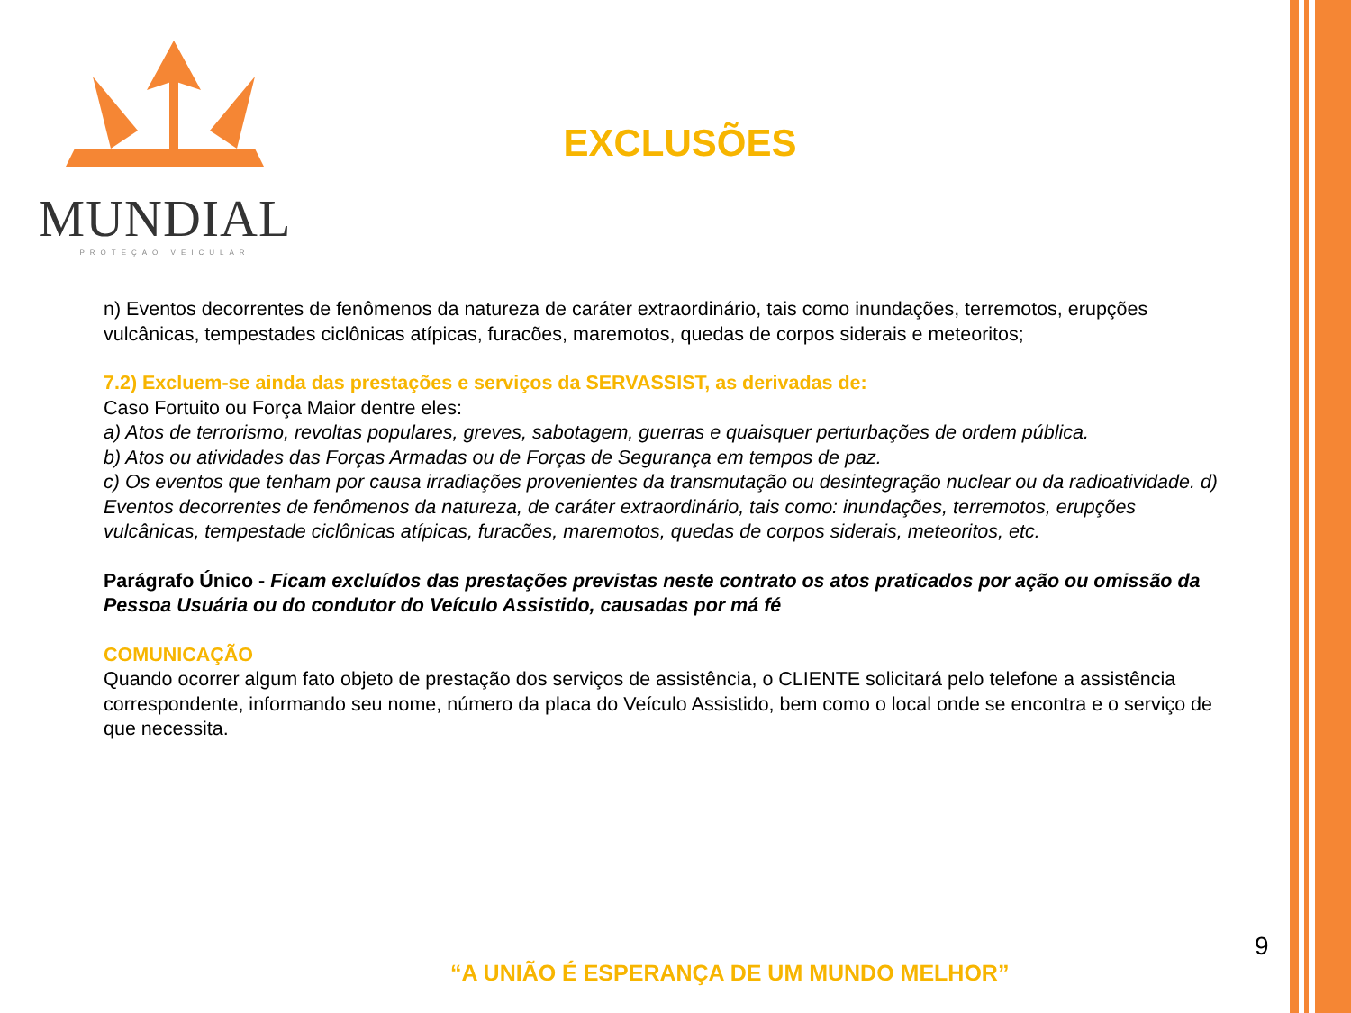MUNDIAL
PROTEÇÃO VEICULAR
EXCLUSÕES
n) Eventos decorrentes de fenômenos da natureza de caráter extraordinário, tais como inundações, terremotos, erupções vulcânicas, tempestades ciclônicas atípicas, furacões, maremotos, quedas de corpos siderais e meteoritos;
7.2) Excluem-se ainda das prestações e serviços da SERVASSIST, as derivadas de:
Caso Fortuito ou Força Maior dentre eles:
a) Atos de terrorismo, revoltas populares, greves, sabotagem, guerras e quaisquer perturbações de ordem pública.
b) Atos ou atividades das Forças Armadas ou de Forças de Segurança em tempos de paz.
c) Os eventos que tenham por causa irradiações provenientes da transmutação ou desintegração nuclear ou da radioatividade. d) Eventos decorrentes de fenômenos da natureza, de caráter extraordinário, tais como: inundações, terremotos, erupções vulcânicas, tempestade ciclônicas atípicas, furacões, maremotos, quedas de corpos siderais, meteoritos, etc.
Parágrafo Único - Ficam excluídos das prestações previstas neste contrato os atos praticados por ação ou omissão da Pessoa Usuária ou do condutor do Veículo Assistido, causadas por má fé
COMUNICAÇÃO
Quando ocorrer algum fato objeto de prestação dos serviços de assistência, o CLIENTE solicitará pelo telefone a assistência correspondente, informando seu nome, número da placa do Veículo Assistido, bem como o local onde se encontra e o serviço de que necessita.
9
“A UNIÃO É ESPERANÇA DE UM MUNDO MELHOR”